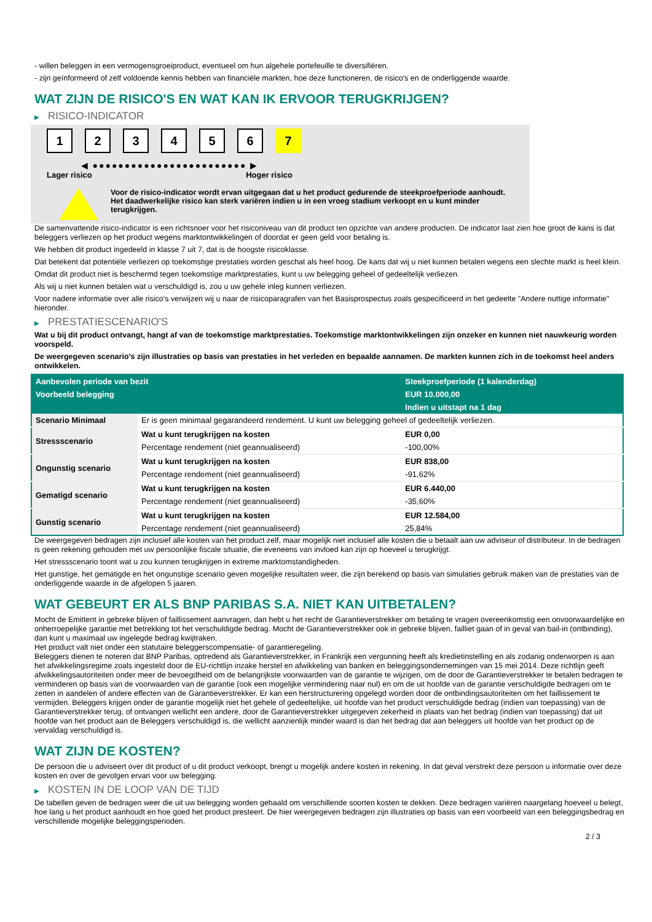- willen beleggen in een vermogensgroeiproduct, eventueel om hun algehele portefeuille te diversifiëren.
- zijn geïnformeerd of zelf voldoende kennis hebben van financiële markten, hoe deze functioneren, de risico's en de onderliggende waarde.
WAT ZIJN DE RISICO'S EN WAT KAN IK ERVOOR TERUGKRIJGEN?
▶ RISICO-INDICATOR
1 2 3 4 5 6 7
◀ ●●●●●●●●●●●●●●●●●●●●●●●● ▶
Lager risico Hoger risico
Voor de risico-indicator wordt ervan uitgegaan dat u het product gedurende de steekproefperiode aanhoudt.
Het daadwerkelijke risico kan sterk variëren indien u in een vroeg stadium verkoopt en u kunt minder terugkrijgen.
De samenvattende risico-indicator is een richtsnoer voor het risiconiveau van dit product ten opzichte van andere producten. De indicator laat zien hoe groot de kans is dat beleggers verliezen op het product wegens marktontwikkelingen of doordat er geen geld voor betaling is.
We hebben dit product ingedeeld in klasse 7 uit 7, dat is de hoogste risicoklasse.
Dat betekent dat potentiële verliezen op toekomstige prestaties worden geschat als heel hoog. De kans dat wij u niet kunnen betalen wegens een slechte markt is heel klein.
Omdat dit product niet is beschermd tegen toekomstige marktprestaties, kunt u uw belegging geheel of gedeeltelijk verliezen.
Als wij u niet kunnen betalen wat u verschuldigd is, zou u uw gehele inleg kunnen verliezen.
Voor nadere informatie over alle risico's verwijzen wij u naar de risicoparagrafen van het Basisprospectus zoals gespecificeerd in het gedeelte "Andere nuttige informatie" hieronder.
▶ PRESTATIESCENARIO'S
Wat u bij dit product ontvangt, hangt af van de toekomstige marktprestaties. Toekomstige marktontwikkelingen zijn onzeker en kunnen niet nauwkeurig worden voorspeld.
De weergegeven scenario’s zijn illustraties op basis van prestaties in het verleden en bepaalde aannamen. De markten kunnen zich in de toekomst heel anders ontwikkelen.
| Aanbevolen periode van bezit | | Steekproefperiode (1 kalenderdag) |
| --- | --- | --- |
| Voorbeeld belegging | | EUR 10.000,00 |
| | | Indien u uitstapt na 1 dag |
| Scenario Minimaal | Er is geen minimaal gegarandeerd rendement. U kunt uw belegging geheel of gedeeltelijk verliezen. | |
| Stressscenario | Wat u kunt terugkrijgen na kosten | EUR 0,00 |
| | Percentage rendement (niet geannualiseerd) | -100,00% |
| Ongunstig scenario | Wat u kunt terugkrijgen na kosten | EUR 838,00 |
| | Percentage rendement (niet geannualiseerd) | -91,62% |
| Gematigd scenario | Wat u kunt terugkrijgen na kosten | EUR 6.440,00 |
| | Percentage rendement (niet geannualiseerd) | -35,60% |
| Gunstig scenario | Wat u kunt terugkrijgen na kosten | EUR 12.584,00 |
| | Percentage rendement (niet geannualiseerd) | 25,84% |
De weergegeven bedragen zijn inclusief alle kosten van het product zelf, maar mogelijk niet inclusief alle kosten die u betaalt aan uw adviseur of distributeur. In de bedragen is geen rekening gehouden met uw persoonlijke fiscale situatie, die eveneens van invloed kan zijn op hoeveel u terugkrijgt.
Het stressscenario toont wat u zou kunnen terugkrijgen in extreme marktomstandigheden.
Het gunstige, het gematigde en het ongunstige scenario geven mogelijke resultaten weer, die zijn berekend op basis van simulaties gebruik maken van de prestaties van de onderliggende waarde in de afgelopen 5 jaaren.
WAT GEBEURT ER ALS BNP PARIBAS S.A. NIET KAN UITBETALEN?
Mocht de Emittent in gebreke blijven of faillissement aanvragen, dan hebt u het recht de Garantieverstrekker om betaling te vragen overeenkomstig een onvoorwaardelijke en onherroepelijke garantie met betrekking tot het verschuldigde bedrag. Mocht de Garantieverstrekker ook in gebreke blijven, failliet gaan of in geval van bail-in (ontbinding), dan kunt u maximaal uw ingelegde bedrag kwijtraken.
Het product valt niet onder een statutaire beleggerscompensatie- of garantieregeling.
Beleggers dienen te noteren dat BNP Paribas, optredend als Garantieverstrekker, in Frankrijk een vergunning heeft als kredietinstelling en als zodanig onderworpen is aan het afwikkelingsregime zoals ingesteld door de EU-richtlijn inzake herstel en afwikkeling van banken en beleggingsondernemingen van 15 mei 2014. Deze richtlijn geeft afwikkelingsautoriteiten onder meer de bevoegdheid om de belangrijkste voorwaarden van de garantie te wijzigen, om de door de Garantieverstrekker te betalen bedragen te verminderen op basis van de voorwaarden van de garantie (ook een mogelijke vermindering naar nul) en om de uit hoofde van de garantie verschuldigde bedragen om te zetten in aandelen of andere effecten van de Garantieverstrekker. Er kan een herstructurering opgelegd worden door de ontbindingsautoriteiten om het faillissement te vermijden. Beleggers krijgen onder de garantie mogelijk niet het gehele of gedeeltelijke, uit hoofde van het product verschuldigde bedrag (indien van toepassing) van de Garantieverstrekker terug, of ontvangen wellicht een andere, door de Garantieverstrekker uitgegeven zekerheid in plaats van het bedrag (indien van toepassing) dat uit hoofde van het product aan de Beleggers verschuldigd is, die wellicht aanzienlijk minder waard is dan het bedrag dat aan beleggers uit hoofde van het product op de vervaldag verschuldigd is.
WAT ZIJN DE KOSTEN?
De persoon die u adviseert over dit product of u dit product verkoopt, brengt u mogelijk andere kosten in rekening. In dat geval verstrekt deze persoon u informatie over deze kosten en over de gevolgen ervan voor uw belegging.
▶ KOSTEN IN DE LOOP VAN DE TIJD
De tabellen geven de bedragen weer die uit uw belegging worden gehaald om verschillende soorten kosten te dekken. Deze bedragen variëren naargelang hoeveel u belegt, hoe lang u het product aanhoudt en hoe goed het product presteert. De hier weergegeven bedragen zijn illustraties op basis van een voorbeeld van een beleggingsbedrag en verschillende mogelijke beleggingsperioden.
2 / 3